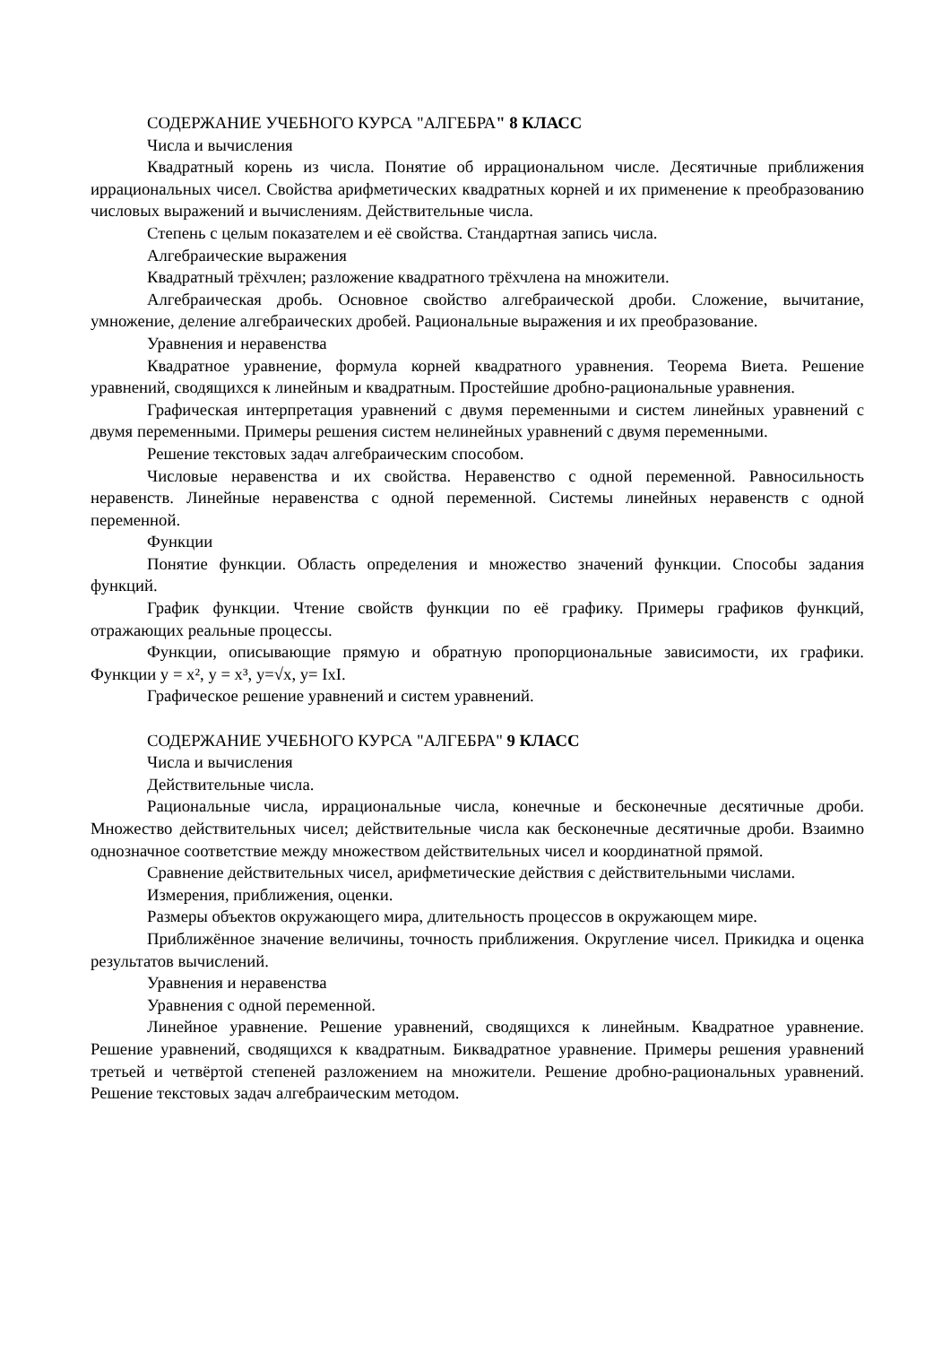СОДЕРЖАНИЕ УЧЕБНОГО КУРСА "АЛГЕБРА" 8 КЛАСС
Числа и вычисления
Квадратный корень из числа. Понятие об иррациональном числе. Десятичные приближения иррациональных чисел. Свойства арифметических квадратных корней и их применение к преобразованию числовых выражений и вычислениям. Действительные числа.
Степень с целым показателем и её свойства. Стандартная запись числа.
Алгебраические выражения
Квадратный трёхчлен; разложение квадратного трёхчлена на множители.
Алгебраическая дробь. Основное свойство алгебраической дроби. Сложение, вычитание, умножение, деление алгебраических дробей. Рациональные выражения и их преобразование.
Уравнения и неравенства
Квадратное уравнение, формула корней квадратного уравнения. Теорема Виета. Решение уравнений, сводящихся к линейным и квадратным. Простейшие дробно-рациональные уравнения.
Графическая интерпретация уравнений с двумя переменными и систем линейных уравнений с двумя переменными. Примеры решения систем нелинейных уравнений с двумя переменными.
Решение текстовых задач алгебраическим способом.
Числовые неравенства и их свойства. Неравенство с одной переменной. Равносильность неравенств. Линейные неравенства с одной переменной. Системы линейных неравенств с одной переменной.
Функции
Понятие функции. Область определения и множество значений функции. Способы задания функций.
График функции. Чтение свойств функции по её графику. Примеры графиков функций, отражающих реальные процессы.
Функции, описывающие прямую и обратную пропорциональные зависимости, их графики. Функции y = x², y = x³, y=√x, y= IxI.
Графическое решение уравнений и систем уравнений.
СОДЕРЖАНИЕ УЧЕБНОГО КУРСА "АЛГЕБРА" 9 КЛАСС
Числа и вычисления
Действительные числа.
Рациональные числа, иррациональные числа, конечные и бесконечные десятичные дроби. Множество действительных чисел; действительные числа как бесконечные десятичные дроби. Взаимно однозначное соответствие между множеством действительных чисел и координатной прямой.
Сравнение действительных чисел, арифметические действия с действительными числами.
Измерения, приближения, оценки.
Размеры объектов окружающего мира, длительность процессов в окружающем мире.
Приближённое значение величины, точность приближения. Округление чисел. Прикидка и оценка результатов вычислений.
Уравнения и неравенства
Уравнения с одной переменной.
Линейное уравнение. Решение уравнений, сводящихся к линейным. Квадратное уравнение. Решение уравнений, сводящихся к квадратным. Биквадратное уравнение. Примеры решения уравнений третьей и четвёртой степеней разложением на множители. Решение дробно-рациональных уравнений. Решение текстовых задач алгебраическим методом.